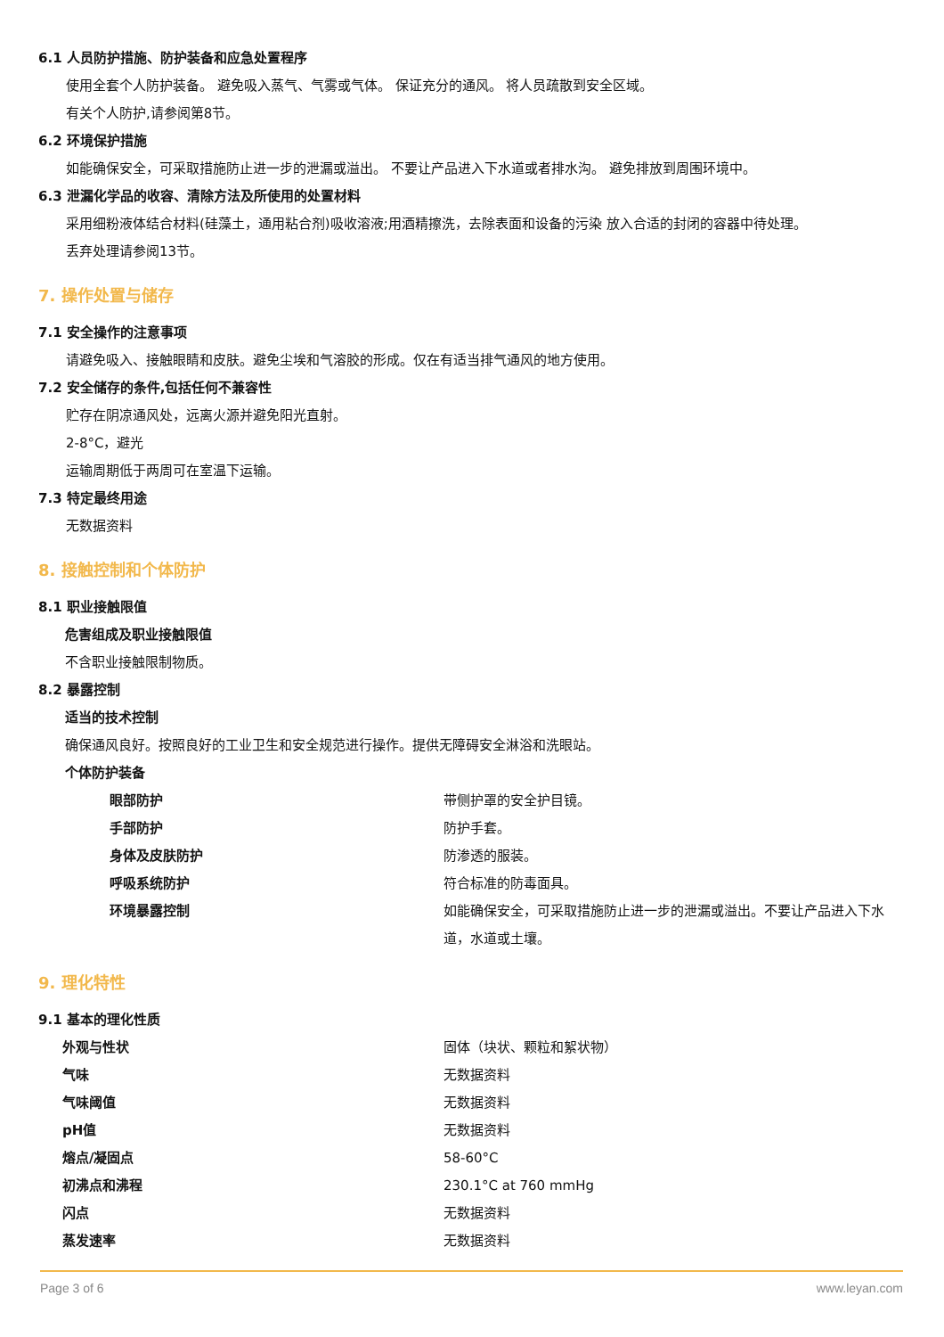6.1 人员防护措施、防护装备和应急处置程序
使用全套个人防护装备。 避免吸入蒸气、气雾或气体。 保证充分的通风。 将人员疏散到安全区域。
有关个人防护,请参阅第8节。
6.2 环境保护措施
如能确保安全，可采取措施防止进一步的泄漏或溢出。 不要让产品进入下水道或者排水沟。 避免排放到周围环境中。
6.3 泄漏化学品的收容、清除方法及所使用的处置材料
采用细粉液体结合材料(硅藻土，通用粘合剂)吸收溶液;用酒精擦洗，去除表面和设备的污染 放入合适的封闭的容器中待处理。
丢弃处理请参阅13节。
7. 操作处置与储存
7.1 安全操作的注意事项
请避免吸入、接触眼睛和皮肤。避免尘埃和气溶胶的形成。仅在有适当排气通风的地方使用。
7.2 安全储存的条件,包括任何不兼容性
贮存在阴凉通风处，远离火源并避免阳光直射。
2-8°C，避光
运输周期低于两周可在室温下运输。
7.3 特定最终用途
无数据资料
8. 接触控制和个体防护
8.1 职业接触限值
危害组成及职业接触限值
不含职业接触限制物质。
8.2 暴露控制
适当的技术控制
确保通风良好。按照良好的工业卫生和安全规范进行操作。提供无障碍安全淋浴和洗眼站。
个体防护装备
| 眼部防护 | 带侧护罩的安全护目镜。 |
| 手部防护 | 防护手套。 |
| 身体及皮肤防护 | 防渗透的服装。 |
| 呼吸系统防护 | 符合标准的防毒面具。 |
| 环境暴露控制 | 如能确保安全，可采取措施防止进一步的泄漏或溢出。不要让产品进入下水道，水道或土壤。 |
9. 理化特性
9.1 基本的理化性质
| 外观与性状 | 固体（块状、颗粒和絮状物） |
| 气味 | 无数据资料 |
| 气味阈值 | 无数据资料 |
| pH值 | 无数据资料 |
| 熔点/凝固点 | 58-60°C |
| 初沸点和沸程 | 230.1°C at 760 mmHg |
| 闪点 | 无数据资料 |
| 蒸发速率 | 无数据资料 |
Page 3 of 6 www.leyan.com